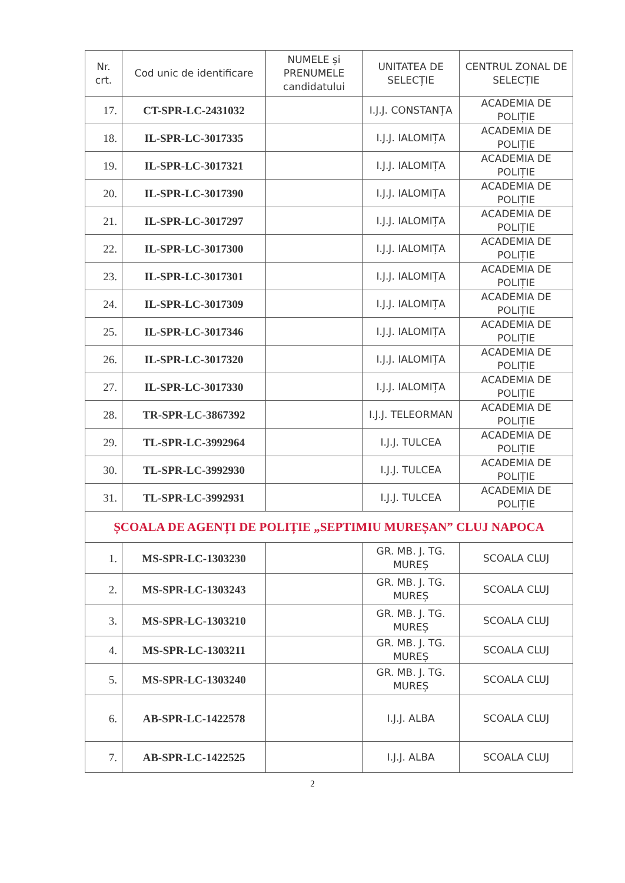| Nr. crt. | Cod unic de identificare | NUMELE și PRENUMELE candidatului | UNITATEA DE SELECȚIE | CENTRUL ZONAL DE SELECȚIE |
| --- | --- | --- | --- | --- |
| 17. | CT-SPR-LC-2431032 | | I.J.J. CONSTANȚA | ACADEMIA DE POLIȚIE |
| 18. | IL-SPR-LC-3017335 | | I.J.J. IALOMIȚA | ACADEMIA DE POLIȚIE |
| 19. | IL-SPR-LC-3017321 | | I.J.J. IALOMIȚA | ACADEMIA DE POLIȚIE |
| 20. | IL-SPR-LC-3017390 | | I.J.J. IALOMIȚA | ACADEMIA DE POLIȚIE |
| 21. | IL-SPR-LC-3017297 | | I.J.J. IALOMIȚA | ACADEMIA DE POLIȚIE |
| 22. | IL-SPR-LC-3017300 | | I.J.J. IALOMIȚA | ACADEMIA DE POLIȚIE |
| 23. | IL-SPR-LC-3017301 | | I.J.J. IALOMIȚA | ACADEMIA DE POLIȚIE |
| 24. | IL-SPR-LC-3017309 | | I.J.J. IALOMIȚA | ACADEMIA DE POLIȚIE |
| 25. | IL-SPR-LC-3017346 | | I.J.J. IALOMIȚA | ACADEMIA DE POLIȚIE |
| 26. | IL-SPR-LC-3017320 | | I.J.J. IALOMIȚA | ACADEMIA DE POLIȚIE |
| 27. | IL-SPR-LC-3017330 | | I.J.J. IALOMIȚA | ACADEMIA DE POLIȚIE |
| 28. | TR-SPR-LC-3867392 | | I.J.J. TELEORMAN | ACADEMIA DE POLIȚIE |
| 29. | TL-SPR-LC-3992964 | | I.J.J. TULCEA | ACADEMIA DE POLIȚIE |
| 30. | TL-SPR-LC-3992930 | | I.J.J. TULCEA | ACADEMIA DE POLIȚIE |
| 31. | TL-SPR-LC-3992931 | | I.J.J. TULCEA | ACADEMIA DE POLIȚIE |
| ȘCOALA DE AGENȚI DE POLIȚIE „SEPTIMIU MUREȘAN” CLUJ NAPOCA | | | | |
| 1. | MS-SPR-LC-1303230 | | GR. MB. J. TG. MUREȘ | SCOALA CLUJ |
| 2. | MS-SPR-LC-1303243 | | GR. MB. J. TG. MUREȘ | SCOALA CLUJ |
| 3. | MS-SPR-LC-1303210 | | GR. MB. J. TG. MUREȘ | SCOALA CLUJ |
| 4. | MS-SPR-LC-1303211 | | GR. MB. J. TG. MUREȘ | SCOALA CLUJ |
| 5. | MS-SPR-LC-1303240 | | GR. MB. J. TG. MUREȘ | SCOALA CLUJ |
| 6. | AB-SPR-LC-1422578 | | I.J.J. ALBA | SCOALA CLUJ |
| 7. | AB-SPR-LC-1422525 | | I.J.J. ALBA | SCOALA CLUJ |
2